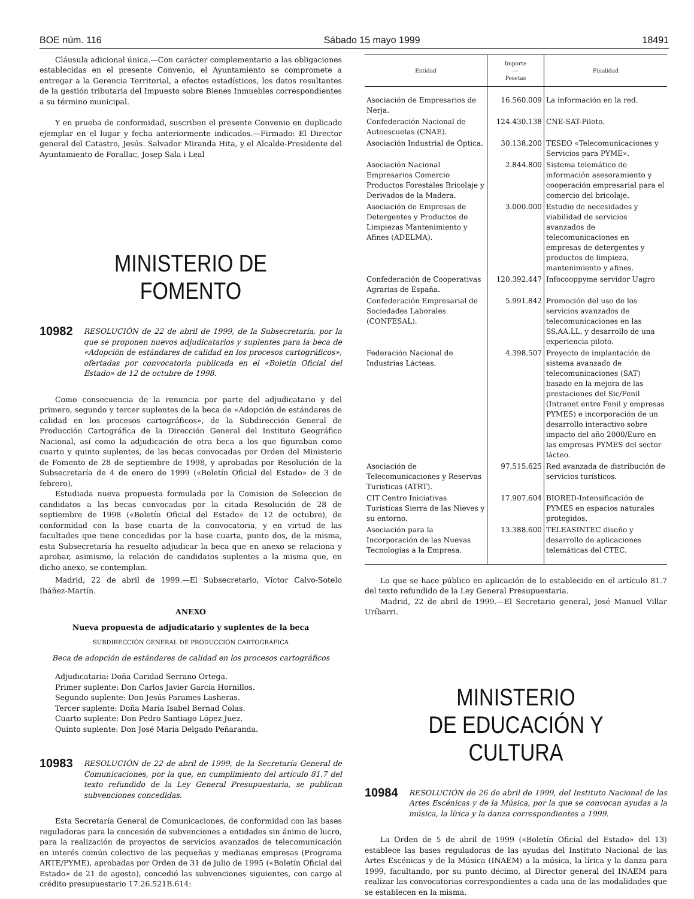BOE núm. 116 Sábado 15 mayo 1999 18491
Cláusula adicional única.—Con carácter complementario a las obligaciones establecidas en el presente Convenio, el Ayuntamiento se compromete a entregar a la Gerencia Territorial, a efectos estadísticos, los datos resultantes de la gestión tributaria del Impuesto sobre Bienes Inmuebles correspondientes a su término municipal.
Y en prueba de conformidad, suscriben el presente Convenio en duplicado ejemplar en el lugar y fecha anteriormente indicados.—Firmado: El Director general del Catastro, Jesús. Salvador Miranda Hita, y el Alcalde-Presidente del Ayuntamiento de Forallac, Josep Sala i Leal
MINISTERIO DE FOMENTO
10982 RESOLUCIÓN de 22 de abril de 1999, de la Subsecretaría, por la que se proponen nuevos adjudicatarios y suplentes para la beca de «Adopción de estándares de calidad en los procesos cartográficos», ofertadas por convocatoria publicada en el «Boletín Oficial del Estado» de 12 de octubre de 1998.
Como consecuencia de la renuncia por parte del adjudicatario y del primero, segundo y tercer suplentes de la beca de «Adopción de estándares de calidad en los procesos cartográficos», de la Subdirección General de Producción Cartográfica de la Dirección General del Instituto Geográfico Nacional, así como la adjudicación de otra beca a los que figuraban como cuarto y quinto suplentes, de las becas convocadas por Orden del Ministerio de Fomento de 28 de septiembre de 1998, y aprobadas por Resolución de la Subsecretaría de 4 de enero de 1999 («Boletín Oficial del Estado» de 3 de febrero).
Estudiada nueva propuesta formulada por la Comision de Seleccion de candidatos a las becas convocadas por la citada Resolución de 28 de septiembre de 1998 («Boletín Oficial del Estado» de 12 de octubre), de conformidad con la base cuarta de la convocatoria, y en virtud de las facultades que tiene concedidas por la base cuarta, punto dos, de la misma, esta Subsecretaría ha resuelto adjudicar la beca que en anexo se relaciona y aprobar, asimismo, la relación de candidatos suplentes a la misma que, en dicho anexo, se contemplan.
Madrid, 22 de abril de 1999.—El Subsecretario, Víctor Calvo-Sotelo Ibáñez-Martín.
ANEXO
Nueva propuesta de adjudicatario y suplentes de la beca
SUBDIRECCIÓN GENERAL DE PRODUCCIÓN CARTOGRÁFICA
Beca de adopción de estándares de calidad en los procesos cartográficos
Adjudicataria: Doña Caridad Serrano Ortega.
Primer suplente: Don Carlos Javier García Hornillos.
Segundo suplente: Don Jesús Parames Lasheras.
Tercer suplente: Doña María Isabel Bernad Colas.
Cuarto suplente: Don Pedro Santiago López Juez.
Quinto suplente: Don José María Delgado Peñaranda.
10983 RESOLUCIÓN de 22 de abril de 1999, de la Secretaría General de Comunicaciones, por la que, en cumplimiento del artículo 81.7 del texto refundido de la Ley General Presupuestaria, se publican subvenciones concedidas.
Esta Secretaría General de Comunicaciones, de conformidad con las bases reguladoras para la concesión de subvenciones a entidades sin ánimo de lucro, para la realización de proyectos de servicios avanzados de telecomunicación en interés común colectivo de las pequeñas y medianas empresas (Programa ARTE/PYME), aprobadas por Orden de 31 de julio de 1995 («Boletín Oficial del Estado» de 21 de agosto), concedió las subvenciones siguientes, con cargo al crédito presupuestario 17.26.521B.614:
| Entidad | Importe — Pesetas | Finalidad |
| --- | --- | --- |
| Asociación de Empresarios de Nerja. | 16.560.009 | La información en la red. |
| Confederación Nacional de Autoescuelas (CNAE). | 124.430.138 | CNE-SAT-Piloto. |
| Asociación Industrial de Óptica. | 30.138.200 | TESEO «Telecomunicaciones y Servicios para PYME». |
| Asociación Nacional Empresarios Comercio Productos Forestales Bricolaje y Derivados de la Madera. | 2.844.800 | Sistema telemático de información asesoramiento y cooperación empresarial para el comercio del bricolaje. |
| Asociación de Empresas de Detergentes y Productos de Limpiezas Mantenimiento y Afines (ADELMA). | 3.000.000 | Estudio de necesidades y viabilidad de servicios avanzados de telecomunicaciones en empresas de detergentes y productos de limpieza, mantenimiento y afines. |
| Confederación de Cooperativas Agrarias de España. | 120.392.447 | Infocooppyme servidor Uagro |
| Confederación Empresarial de Sociedades Laborales (CONFESAL). | 5.991.842 | Promoción del uso de los servicios avanzados de telecomunicaciones en las SS.AA.LL. y desarrollo de una experiencia piloto. |
| Federación Nacional de Industrias Lácteas. | 4.398.507 | Proyecto de implantación de sistema avanzado de telecomunicaciones (SAT) basado en la mejora de las prestaciones del Sic/Fenil (Intranet entre Fenil y empresas PYMES) e incorporación de un desarrollo interactivo sobre impacto del año 2000/Euro en las empresas PYMES del sector lácteo. |
| Asociación de Telecomunicaciones y Reservas Turísticas (ATRT). | 97.515.625 | Red avanzada de distribución de servicios turísticos. |
| CIT Centro Iniciativas Turísticas Sierra de las Nieves y su entorno. | 17.907.604 | BIORED-Intensificación de PYMES en espacios naturales protegidos. |
| Asociación para la Incorporación de las Nuevas Tecnologías a la Empresa. | 13.388.600 | TELEASINTEC diseño y desarrollo de aplicaciones telemáticas del CTEC. |
Lo que se hace público en aplicación de lo establecido en el artículo 81.7 del texto refundido de la Ley General Presupuestaria.
Madrid, 22 de abril de 1999.—El Secretario general, José Manuel Villar Uríbarri.
MINISTERIO
DE EDUCACIÓN Y CULTURA
10984 RESOLUCIÓN de 26 de abril de 1999, del Instituto Nacional de las Artes Escénicas y de la Música, por la que se convocan ayudas a la música, la lírica y la danza correspondientes a 1999.
La Orden de 5 de abril de 1999 («Boletín Oficial del Estado» del 13) establece las bases reguladoras de las ayudas del Instituto Nacional de las Artes Escénicas y de la Música (INAEM) a la música, la lírica y la danza para 1999, facultando, por su punto décimo, al Director general del INAEM para realizar las convocatorias correspondientes a cada una de las modalidades que se establecen en la misma.